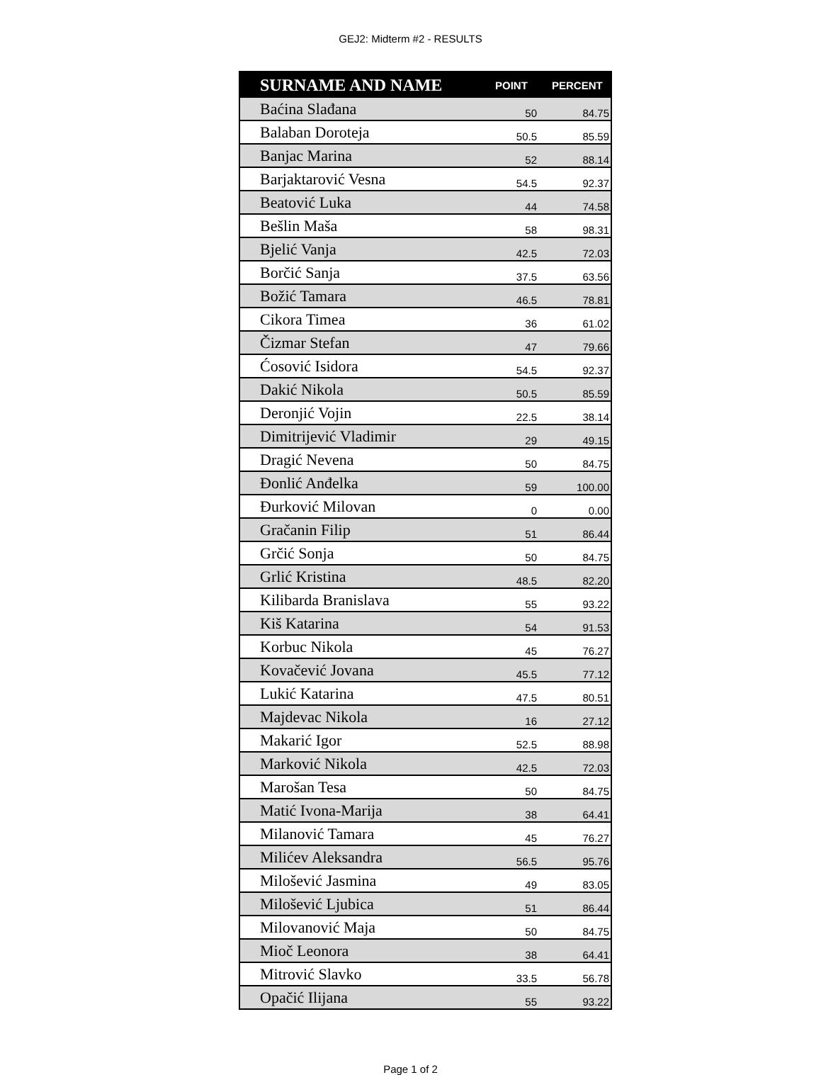GEJ2: Midterm #2 - RESULTS
| SURNAME AND NAME | POINT | PERCENT |
| --- | --- | --- |
| Baćina Slađana | 50 | 84.75 |
| Balaban Doroteja | 50.5 | 85.59 |
| Banjac Marina | 52 | 88.14 |
| Barjaktarović Vesna | 54.5 | 92.37 |
| Beatović Luka | 44 | 74.58 |
| Bešlin Maša | 58 | 98.31 |
| Bjelić Vanja | 42.5 | 72.03 |
| Borčić Sanja | 37.5 | 63.56 |
| Božić Tamara | 46.5 | 78.81 |
| Cikora Timea | 36 | 61.02 |
| Čizmar Stefan | 47 | 79.66 |
| Ćosović Isidora | 54.5 | 92.37 |
| Dakić Nikola | 50.5 | 85.59 |
| Deronjić Vojin | 22.5 | 38.14 |
| Dimitrijević Vladimir | 29 | 49.15 |
| Dragić Nevena | 50 | 84.75 |
| Đonlić Anđelka | 59 | 100.00 |
| Đurković Milovan | 0 | 0.00 |
| Gračanin Filip | 51 | 86.44 |
| Grčić Sonja | 50 | 84.75 |
| Grlić Kristina | 48.5 | 82.20 |
| Kilibarda Branislava | 55 | 93.22 |
| Kiš Katarina | 54 | 91.53 |
| Korbuc Nikola | 45 | 76.27 |
| Kovačević Jovana | 45.5 | 77.12 |
| Lukić Katarina | 47.5 | 80.51 |
| Majdevac Nikola | 16 | 27.12 |
| Makarić Igor | 52.5 | 88.98 |
| Marković Nikola | 42.5 | 72.03 |
| Marošan Tesa | 50 | 84.75 |
| Matić Ivona-Marija | 38 | 64.41 |
| Milanović Tamara | 45 | 76.27 |
| Milićev Aleksandra | 56.5 | 95.76 |
| Milošević Jasmina | 49 | 83.05 |
| Milošević Ljubica | 51 | 86.44 |
| Milovanović Maja | 50 | 84.75 |
| Mioč Leonora | 38 | 64.41 |
| Mitrović Slavko | 33.5 | 56.78 |
| Opačić Ilijana | 55 | 93.22 |
Page 1 of 2